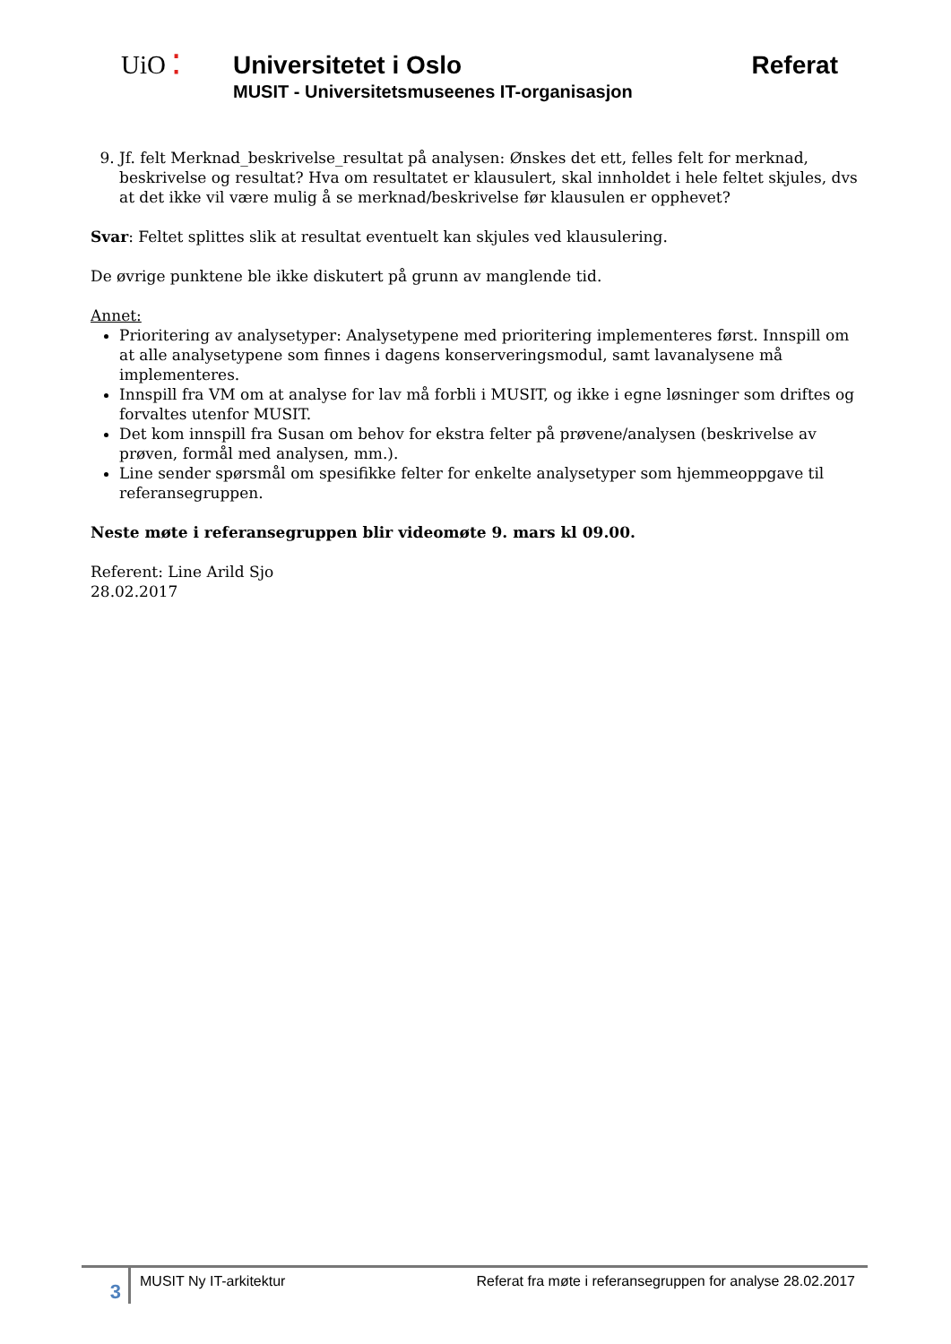UiO ⁚ Universitetet i Oslo Referat
MUSIT - Universitetsmuseenes IT-organisasjon
9. Jf. felt Merknad_beskrivelse_resultat på analysen: Ønskes det ett, felles felt for merknad, beskrivelse og resultat? Hva om resultatet er klausulert, skal innholdet i hele feltet skjules, dvs at det ikke vil være mulig å se merknad/beskrivelse før klausulen er opphevet?
Svar: Feltet splittes slik at resultat eventuelt kan skjules ved klausulering.
De øvrige punktene ble ikke diskutert på grunn av manglende tid.
Annet:
Prioritering av analysetyper: Analysetypene med prioritering implementeres først. Innspill om at alle analysetypene som finnes i dagens konserveringsmodul, samt lavanalysene må implementeres.
Innspill fra VM om at analyse for lav må forbli i MUSIT, og ikke i egne løsninger som driftes og forvaltes utenfor MUSIT.
Det kom innspill fra Susan om behov for ekstra felter på prøvene/analysen (beskrivelse av prøven, formål med analysen, mm.).
Line sender spørsmål om spesifikke felter for enkelte analysetyper som hjemmeoppgave til referansegruppen.
Neste møte i referansegruppen blir videomøte 9. mars kl 09.00.
Referent: Line Arild Sjo
28.02.2017
3
MUSIT Ny IT-arkitektur Referat fra møte i referansegruppen for analyse 28.02.2017